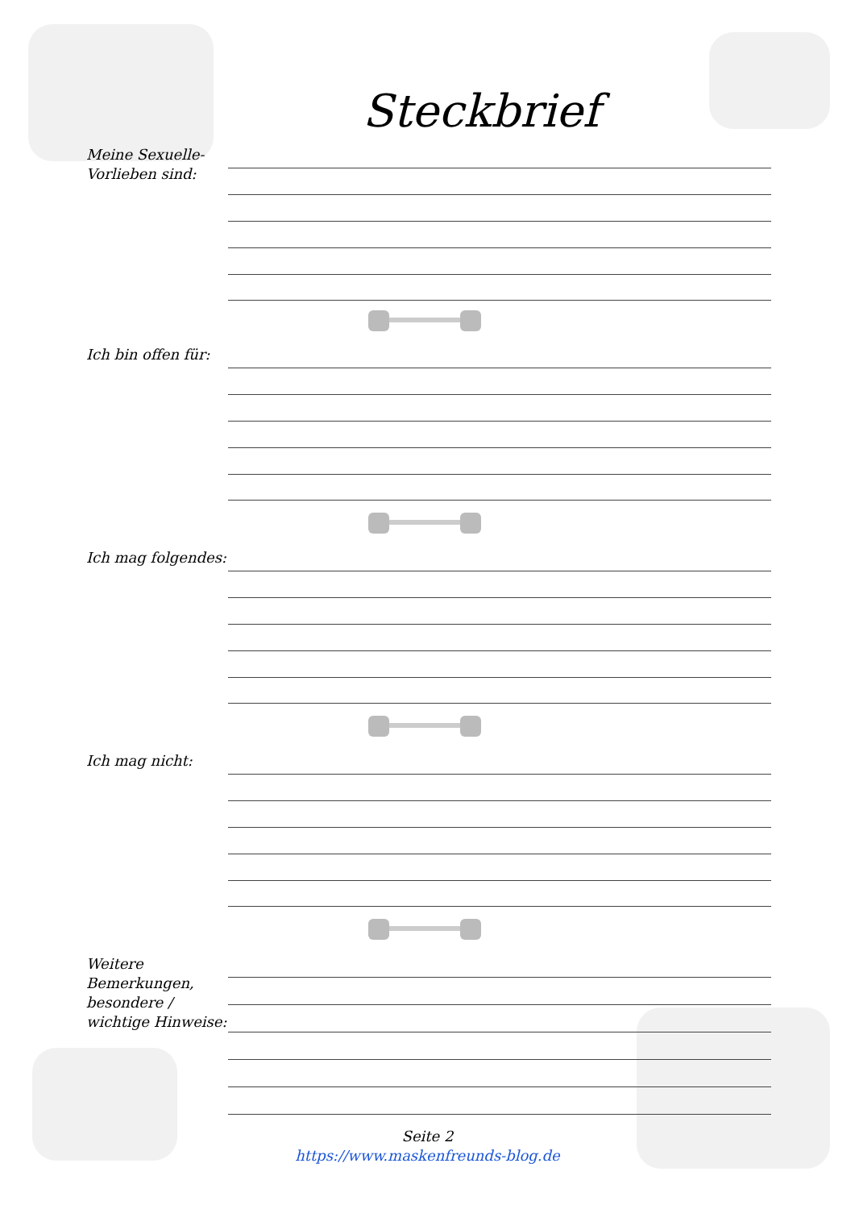Steckbrief
Meine Sexuelle-
Vorlieben sind:
Ich bin offen für:
Ich mag folgendes:
Ich mag nicht:
Weitere Bemerkungen, besondere / wichtige Hinweise:
Seite 2
https://www.maskenfreunds-blog.de